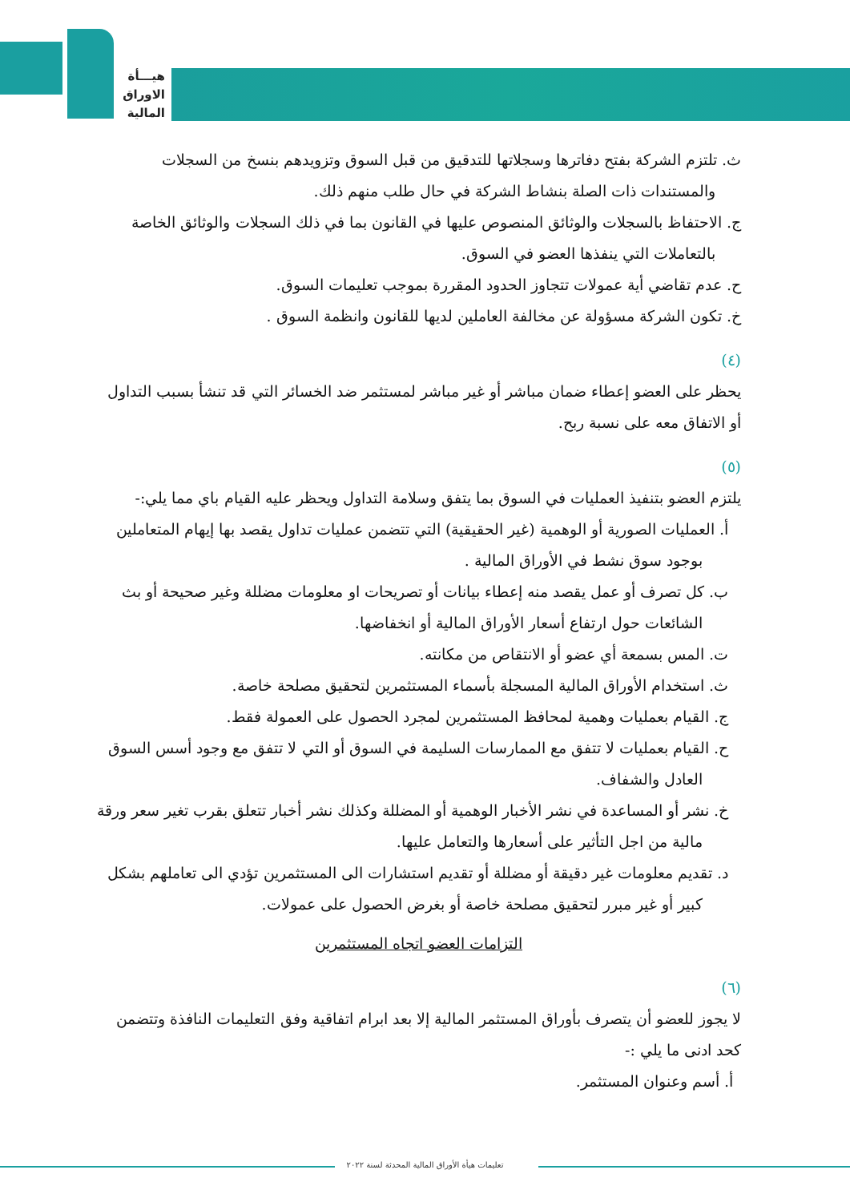هيـــأة
الاوراق
المالية
ث. تلتزم الشركة بفتح دفاترها وسجلاتها للتدقيق من قبل السوق وتزويدهم بنسخ من السجلات والمستندات ذات الصلة بنشاط الشركة في حال طلب منهم ذلك.
ج. الاحتفاظ بالسجلات والوثائق المنصوص عليها في القانون بما في ذلك السجلات والوثائق الخاصة بالتعاملات التي ينفذها العضو في السوق.
ح. عدم تقاضي أية عمولات تتجاوز الحدود المقررة بموجب تعليمات السوق.
خ. تكون الشركة مسؤولة عن مخالفة العاملين لديها للقانون وانظمة السوق .
(٤)
يحظر على العضو إعطاء ضمان مباشر أو غير مباشر لمستثمر ضد الخسائر التي قد تنشأ بسبب التداول أو الاتفاق معه على نسبة ربح.
(٥)
يلتزم العضو بتنفيذ العمليات في السوق بما يتفق وسلامة التداول ويحظر عليه القيام باي مما يلي:-
أ. العمليات الصورية أو الوهمية (غير الحقيقية) التي تتضمن عمليات تداول يقصد بها إيهام المتعاملين بوجود سوق نشط في الأوراق المالية .
ب. كل تصرف أو عمل يقصد منه إعطاء بيانات أو تصريحات او معلومات مضللة وغير صحيحة أو بث الشائعات حول ارتفاع أسعار الأوراق المالية أو انخفاضها.
ت. المس بسمعة أي عضو أو الانتقاص من مكانته.
ث. استخدام الأوراق المالية المسجلة بأسماء المستثمرين لتحقيق مصلحة خاصة.
ج. القيام بعمليات وهمية لمحافظ المستثمرين لمجرد الحصول على العمولة فقط.
ح. القيام بعمليات لا تتفق مع الممارسات السليمة في السوق أو التي لا تتفق مع وجود أسس السوق العادل والشفاف.
خ. نشر أو المساعدة في نشر الأخبار الوهمية أو المضللة وكذلك نشر أخبار تتعلق بقرب تغير سعر ورقة مالية من اجل التأثير على أسعارها والتعامل عليها.
د. تقديم معلومات غير دقيقة أو مضللة أو تقديم استشارات الى المستثمرين تؤدي الى تعاملهم بشكل كبير أو غير مبرر لتحقيق مصلحة خاصة أو بغرض الحصول على عمولات.
التزامات العضو اتجاه المستثمرين
(٦)
لا يجوز للعضو أن يتصرف بأوراق المستثمر المالية إلا بعد ابرام اتفاقية وفق التعليمات النافذة وتتضمن كحد ادنى ما يلي :-
أ. أسم وعنوان المستثمر.
تعليمات هيأة الأوراق المالية المحدثة لسنة ٢٠٢٢